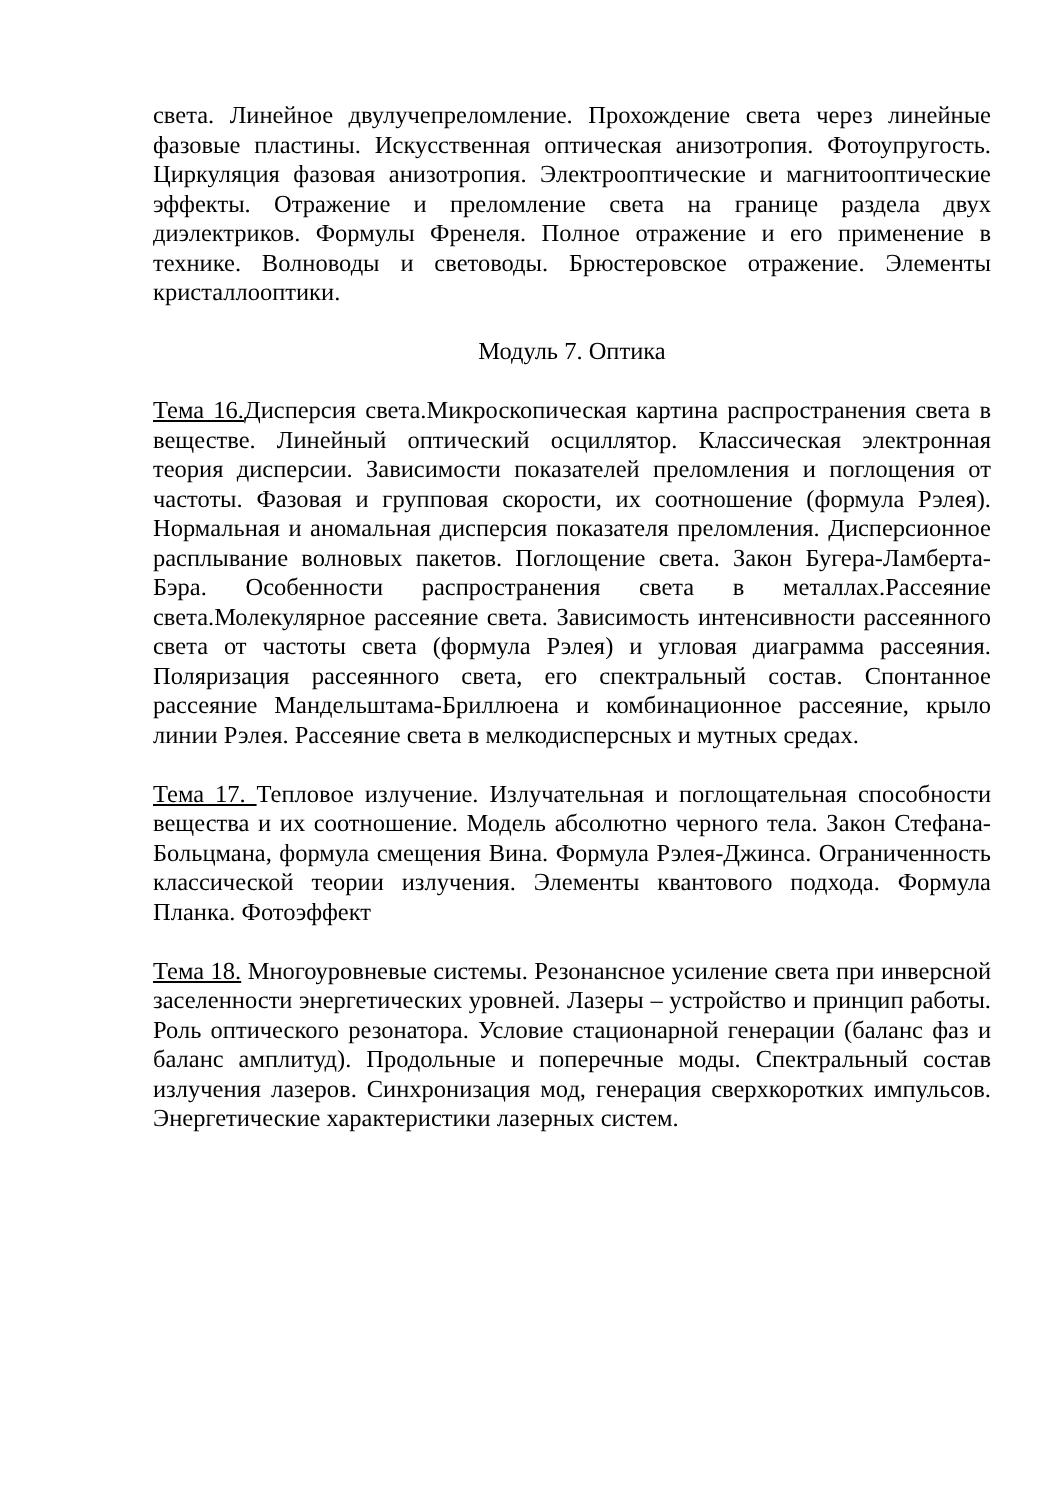света. Линейное двулучепреломление. Прохождение света через линейные фазовые пластины. Искусственная оптическая анизотропия. Фотоупругость. Циркуляция фазовая анизотропия. Электрооптические и магнитооптические эффекты. Отражение и преломление света на границе раздела двух диэлектриков. Формулы Френеля. Полное отражение и его применение в технике. Волноводы и световоды. Брюстеровское отражение. Элементы кристаллооптики.
Модуль 7. Оптика
Тема 16. Дисперсия света.Микроскопическая картина распространения света в веществе. Линейный оптический осциллятор. Классическая электронная теория дисперсии. Зависимости показателей преломления и поглощения от частоты. Фазовая и групповая скорости, их соотношение (формула Рэлея). Нормальная и аномальная дисперсия показателя преломления. Дисперсионное расплывание волновых пакетов. Поглощение света. Закон Бугера-Ламберта-Бэра. Особенности распространения света в металлах.Рассеяние света.Молекулярное рассеяние света. Зависимость интенсивности рассеянного света от частоты света (формула Рэлея) и угловая диаграмма рассеяния. Поляризация рассеянного света, его спектральный состав. Спонтанное рассеяние Мандельштама-Бриллюена и комбинационное рассеяние, крыло линии Рэлея. Рассеяние света в мелкодисперсных и мутных средах.
Тема 17. Тепловое излучение. Излучательная и поглощательная способности вещества и их соотношение. Модель абсолютно черного тела. Закон Стефана-Больцмана, формула смещения Вина. Формула Рэлея-Джинса. Ограниченность классической теории излучения. Элементы квантового подхода. Формула Планка. Фотоэффект
Тема 18. Многоуровневые системы. Резонансное усиление света при инверсной заселенности энергетических уровней. Лазеры – устройство и принцип работы. Роль оптического резонатора. Условие стационарной генерации (баланс фаз и баланс амплитуд). Продольные и поперечные моды. Спектральный состав излучения лазеров. Синхронизация мод, генерация сверхкоротких импульсов. Энергетические характеристики лазерных систем.